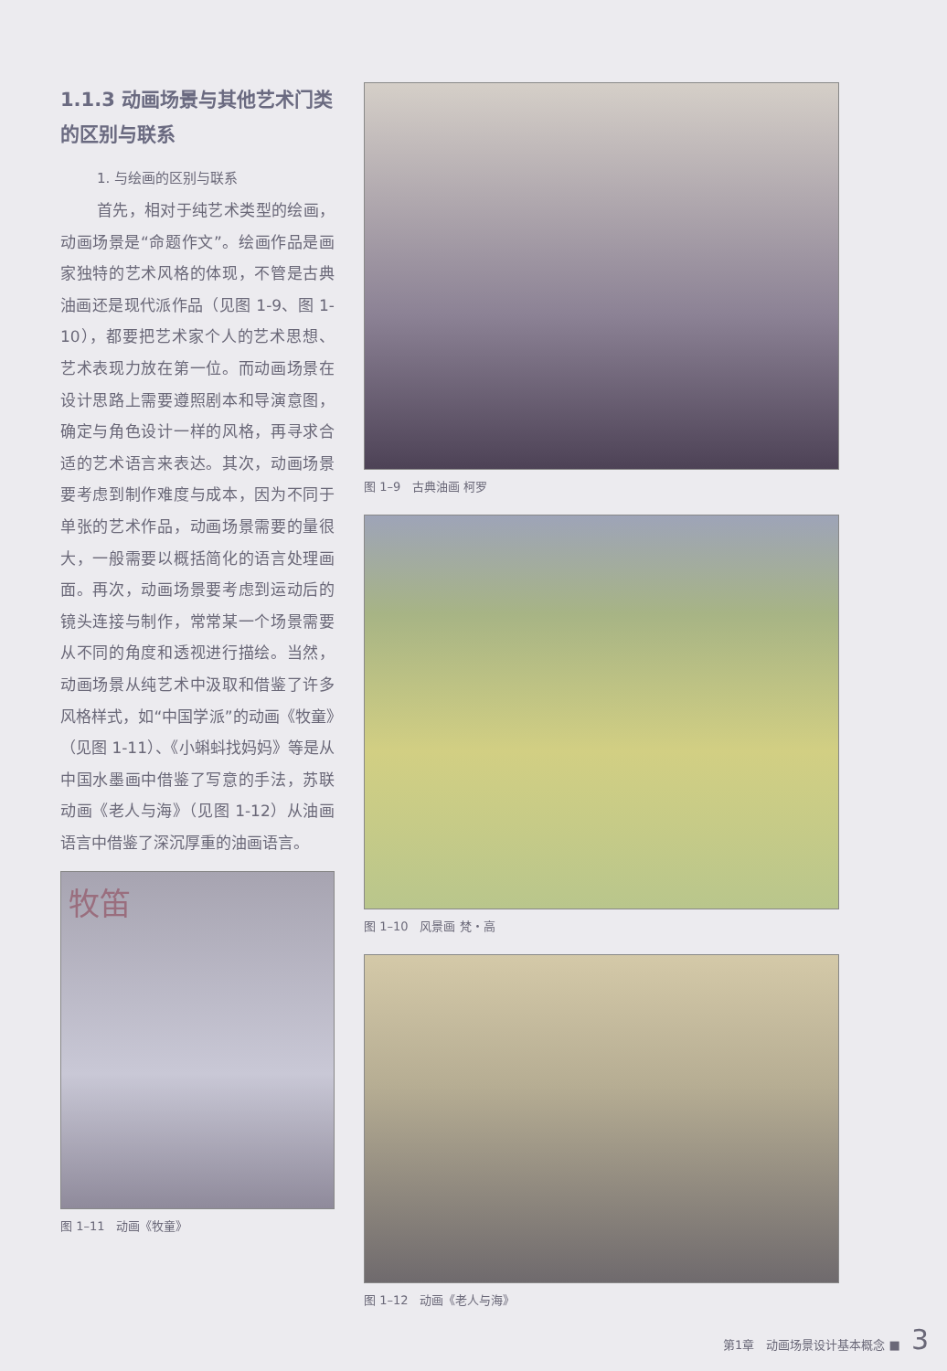1.1.3 动画场景与其他艺术门类的区别与联系
1. 与绘画的区别与联系
首先，相对于纯艺术类型的绘画，动画场景是“命题作文”。绘画作品是画家独特的艺术风格的体现，不管是古典油画还是现代派作品（见图 1-9、图 1-10），都要把艺术家个人的艺术思想、艺术表现力放在第一位。而动画场景在设计思路上需要遵照剧本和导演意图，确定与角色设计一样的风格，再寻求合适的艺术语言来表达。其次，动画场景要考虑到制作难度与成本，因为不同于单张的艺术作品，动画场景需要的量很大，一般需要以概括简化的语言处理画面。再次，动画场景要考虑到运动后的镜头连接与制作，常常某一个场景需要从不同的角度和透视进行描绘。当然，动画场景从纯艺术中汲取和借鉴了许多风格样式，如“中国学派”的动画《牧童》（见图 1-11）、《小蝌蚪找妈妈》等是从中国水墨画中借鉴了写意的手法，苏联动画《老人与海》（见图 1-12）从油画语言中借鉴了深沉厚重的油画语言。
牧笛
图 1–11　动画《牧童》
图 1–9　古典油画 柯罗
图 1–10　风景画 梵・高
图 1–12　动画《老人与海》
第1章　动画场景设计基本概念 ■ 3